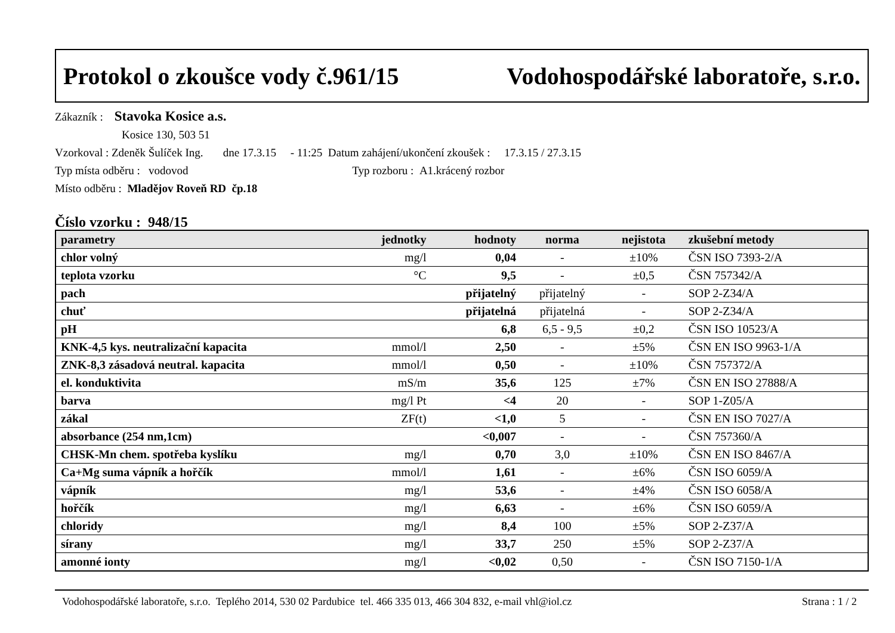Protokol o zkoušce vody č.961/15 Vodohospodářské laboratoře, s.r.o.
Zákazník : Stavoka Kosice a.s.
Kosice 130, 503 51
Vzorkoval : Zdeněk Šulíček Ing. dne 17.3.15 - 11:25 Datum zahájení/ukončení zkoušek : 17.3.15 / 27.3.15
Typ místa odběru : vodovod Typ rozboru : A1.krácený rozbor
Místo odběru : Mladějov Roveň RD čp.18
Číslo vzorku : 948/15
| parametry | jednotky | hodnoty | norma | nejistota | zkušební metody |
| --- | --- | --- | --- | --- | --- |
| chlor volný | mg/l | 0,04 | - | ±10% | ČSN ISO 7393-2/A |
| teplota vzorku | °C | 9,5 | - | ±0,5 | ČSN 757342/A |
| pach | | přijatelný | přijatelný | - | SOP 2-Z34/A |
| chuť | | přijatelná | přijatelná | - | SOP 2-Z34/A |
| pH | | 6,8 | 6,5 - 9,5 | ±0,2 | ČSN ISO 10523/A |
| KNK-4,5 kys. neutralizační kapacita | mmol/l | 2,50 | - | ±5% | ČSN EN ISO 9963-1/A |
| ZNK-8,3 zásadová neutral. kapacita | mmol/l | 0,50 | - | ±10% | ČSN 757372/A |
| el. konduktivita | mS/m | 35,6 | 125 | ±7% | ČSN EN ISO 27888/A |
| barva | mg/l Pt | <4 | 20 | - | SOP 1-Z05/A |
| zákal | ZF(t) | <1,0 | 5 | - | ČSN EN ISO 7027/A |
| absorbance (254 nm,1cm) | | <0,007 | - | - | ČSN 757360/A |
| CHSK-Mn chem. spotřeba kyslíku | mg/l | 0,70 | 3,0 | ±10% | ČSN EN ISO 8467/A |
| Ca+Mg suma vápník a hořčík | mmol/l | 1,61 | - | ±6% | ČSN ISO 6059/A |
| vápník | mg/l | 53,6 | - | ±4% | ČSN ISO 6058/A |
| hořčík | mg/l | 6,63 | - | ±6% | ČSN ISO 6059/A |
| chloridy | mg/l | 8,4 | 100 | ±5% | SOP 2-Z37/A |
| sírany | mg/l | 33,7 | 250 | ±5% | SOP 2-Z37/A |
| amonné ionty | mg/l | <0,02 | 0,50 | - | ČSN ISO 7150-1/A |
Vodohospodářské laboratoře, s.r.o. Teplého 2014, 530 02 Pardubice tel. 466 335 013, 466 304 832, e-mail vhl@iol.cz Strana : 1 / 2